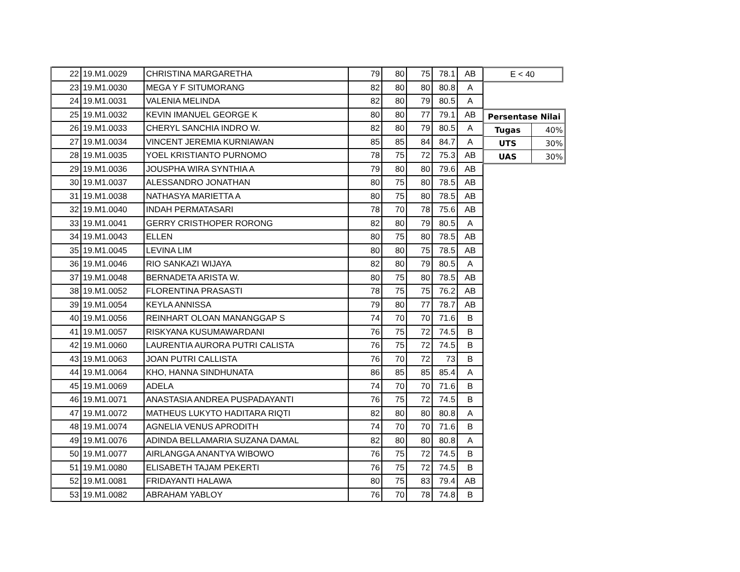| 22 | 19.M1.0029 | CHRISTINA MARGARETHA | 79 | 80 | 75 | 78.1 | AB |
| 23 | 19.M1.0030 | MEGA Y F SITUMORANG | 82 | 80 | 80 | 80.8 | A |
| 24 | 19.M1.0031 | VALENIA MELINDA | 82 | 80 | 79 | 80.5 | A |
| 25 | 19.M1.0032 | KEVIN IMANUEL GEORGE K | 80 | 80 | 77 | 79.1 | AB |
| 26 | 19.M1.0033 | CHERYL SANCHIA INDRO W. | 82 | 80 | 79 | 80.5 | A |
| 27 | 19.M1.0034 | VINCENT JEREMIA KURNIAWAN | 85 | 85 | 84 | 84.7 | A |
| 28 | 19.M1.0035 | YOEL KRISTIANTO PURNOMO | 78 | 75 | 72 | 75.3 | AB |
| 29 | 19.M1.0036 | JOUSPHA WIRA SYNTHIA A | 79 | 80 | 80 | 79.6 | AB |
| 30 | 19.M1.0037 | ALESSANDRO JONATHAN | 80 | 75 | 80 | 78.5 | AB |
| 31 | 19.M1.0038 | NATHASYA MARIETTA A | 80 | 75 | 80 | 78.5 | AB |
| 32 | 19.M1.0040 | INDAH PERMATASARI | 78 | 70 | 78 | 75.6 | AB |
| 33 | 19.M1.0041 | GERRY CRISTHOPER RORONG | 82 | 80 | 79 | 80.5 | A |
| 34 | 19.M1.0043 | ELLEN | 80 | 75 | 80 | 78.5 | AB |
| 35 | 19.M1.0045 | LEVINA LIM | 80 | 80 | 75 | 78.5 | AB |
| 36 | 19.M1.0046 | RIO SANKAZI WIJAYA | 82 | 80 | 79 | 80.5 | A |
| 37 | 19.M1.0048 | BERNADETA ARISTA W. | 80 | 75 | 80 | 78.5 | AB |
| 38 | 19.M1.0052 | FLORENTINA PRASASTI | 78 | 75 | 75 | 76.2 | AB |
| 39 | 19.M1.0054 | KEYLA ANNISSA | 79 | 80 | 77 | 78.7 | AB |
| 40 | 19.M1.0056 | REINHART OLOAN MANANGGAP S | 74 | 70 | 70 | 71.6 | B |
| 41 | 19.M1.0057 | RISKYANA KUSUMAWARDANI | 76 | 75 | 72 | 74.5 | B |
| 42 | 19.M1.0060 | LAURENTIA AURORA PUTRI CALISTA | 76 | 75 | 72 | 74.5 | B |
| 43 | 19.M1.0063 | JOAN PUTRI CALLISTA | 76 | 70 | 72 | 73 | B |
| 44 | 19.M1.0064 | KHO, HANNA SINDHUNATA | 86 | 85 | 85 | 85.4 | A |
| 45 | 19.M1.0069 | ADELA | 74 | 70 | 70 | 71.6 | B |
| 46 | 19.M1.0071 | ANASTASIA ANDREA PUSPADAYANTI | 76 | 75 | 72 | 74.5 | B |
| 47 | 19.M1.0072 | MATHEUS LUKYTO HADITARA RIQTI | 82 | 80 | 80 | 80.8 | A |
| 48 | 19.M1.0074 | AGNELIA VENUS APRODITH | 74 | 70 | 70 | 71.6 | B |
| 49 | 19.M1.0076 | ADINDA BELLAMARIA SUZANA DAMAL | 82 | 80 | 80 | 80.8 | A |
| 50 | 19.M1.0077 | AIRLANGGA ANANTYA WIBOWO | 76 | 75 | 72 | 74.5 | B |
| 51 | 19.M1.0080 | ELISABETH TAJAM PEKERTI | 76 | 75 | 72 | 74.5 | B |
| 52 | 19.M1.0081 | FRIDAYANTI HALAWA | 80 | 75 | 83 | 79.4 | AB |
| 53 | 19.M1.0082 | ABRAHAM YABLOY | 76 | 70 | 78 | 74.8 | B |
E < 40
| Persentase Nilai | |
| --- | --- |
| Tugas | 40% |
| UTS | 30% |
| UAS | 30% |